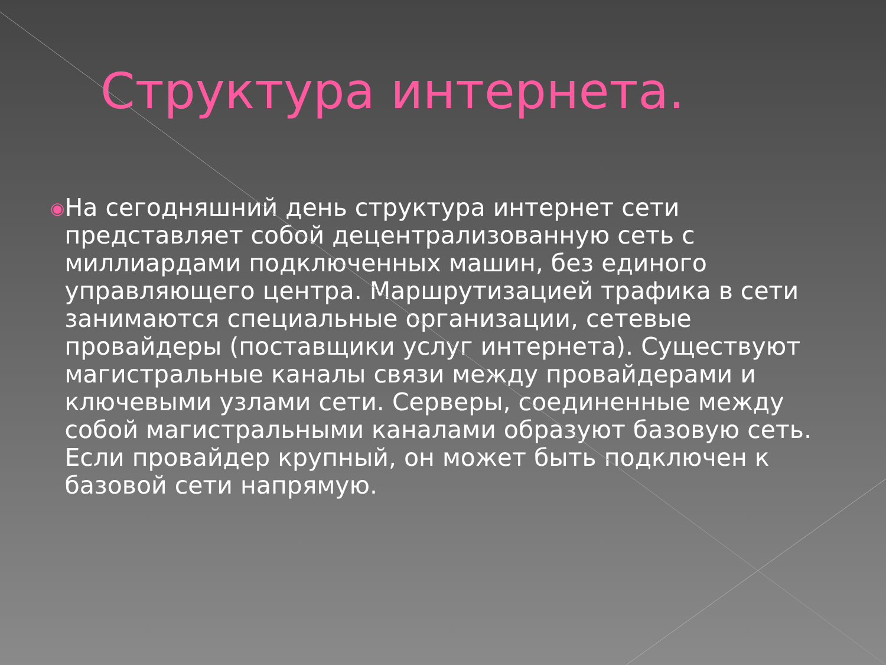Структура интернета.
◉
На сегодняшний день структура интернет сети представляет собой децентрализованную сеть с миллиардами подключенных машин, без единого управляющего центра. Маршрутизацией трафика в сети занимаются специальные организации, сетевые провайдеры (поставщики услуг интернета). Существуют магистральные каналы связи между провайдерами и ключевыми узлами сети. Серверы, соединенные между собой магистральными каналами образуют базовую сеть. Если провайдер крупный, он может быть подключен к базовой сети напрямую.